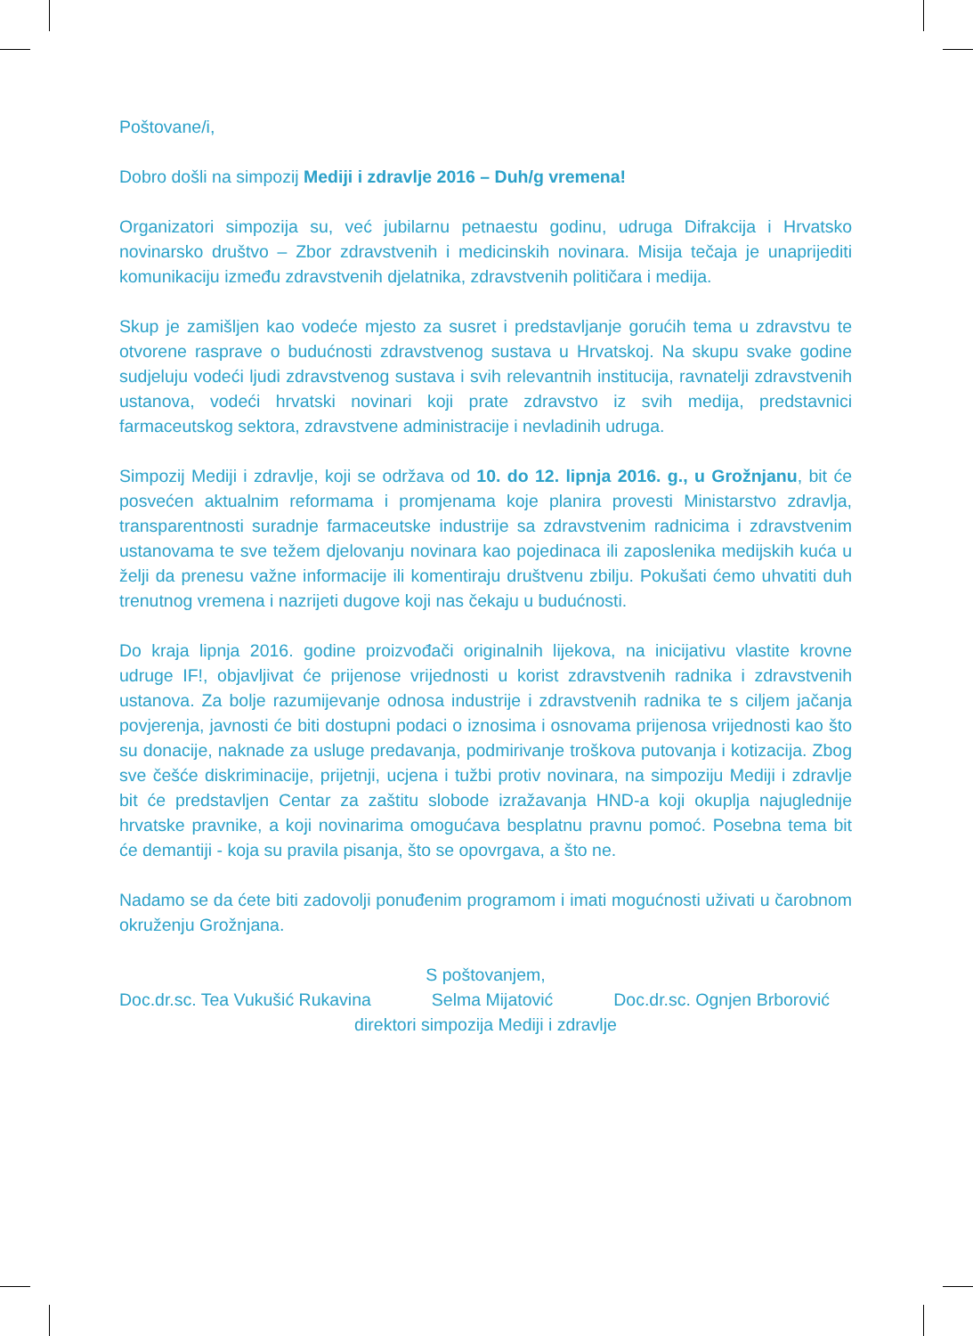Poštovane/i,
Dobro došli na simpozij Mediji i zdravlje 2016 – Duh/g vremena!
Organizatori simpozija su, već jubilarnu petnaestu godinu, udruga Difrakcija i Hrvatsko novinarsko društvo – Zbor zdravstvenih i medicinskih novinara. Misija tečaja je unaprijediti komunikaciju između zdravstvenih djelatnika, zdravstvenih političara i medija.
Skup je zamišljen kao vodeće mjesto za susret i predstavljanje gorućih tema u zdravstvu te otvorene rasprave o budućnosti zdravstvenog sustava u Hrvatskoj. Na skupu svake godine sudjeluju vodeći ljudi zdravstvenog sustava i svih relevantnih institucija, ravnatelji zdravstvenih ustanova, vodeći hrvatski novinari koji prate zdravstvo iz svih medija, predstavnici farmaceutskog sektora, zdravstvene administracije i nevladinih udruga.
Simpozij Mediji i zdravlje, koji se održava od 10. do 12. lipnja 2016. g., u Grožnjanu, bit će posvećen aktualnim reformama i promjenama koje planira provesti Ministarstvo zdravlja, transparentnosti suradnje farmaceutske industrije sa zdravstvenim radnicima i zdravstvenim ustanovama te sve težem djelovanju novinara kao pojedinaca ili zaposlenika medijskih kuća u želji da prenesu važne informacije ili komentiraju društvenu zbilju. Pokušati ćemo uhvatiti duh trenutnog vremena i nazrijeti dugove koji nas čekaju u budućnosti.
Do kraja lipnja 2016. godine proizvođači originalnih lijekova, na inicijativu vlastite krovne udruge IF!, objavljivat će prijenose vrijednosti u korist zdravstvenih radnika i zdravstvenih ustanova. Za bolje razumijevanje odnosa industrije i zdravstvenih radnika te s ciljem jačanja povjerenja, javnosti će biti dostupni podaci o iznosima i osnovama prijenosa vrijednosti kao što su donacije, naknade za usluge predavanja, podmirivanje troškova putovanja i kotizacija. Zbog sve češće diskriminacije, prijetnji, ucjena i tužbi protiv novinara, na simpoziju Mediji i zdravlje bit će predstavljen Centar za zaštitu slobode izražavanja HND-a koji okuplja najuglednije hrvatske pravnike, a koji novinarima omogućava besplatnu pravnu pomoć. Posebna tema bit će demantiji - koja su pravila pisanja, što se opovrgava, a što ne.
Nadamo se da ćete biti zadovolji ponuđenim programom i imati mogućnosti uživati u čarobnom okruženju Grožnjana.
S poštovanjem,
Doc.dr.sc. Tea Vukušić Rukavina Selma Mijatović Doc.dr.sc. Ognjen Brborović
direktori simpozija Mediji i zdravlje